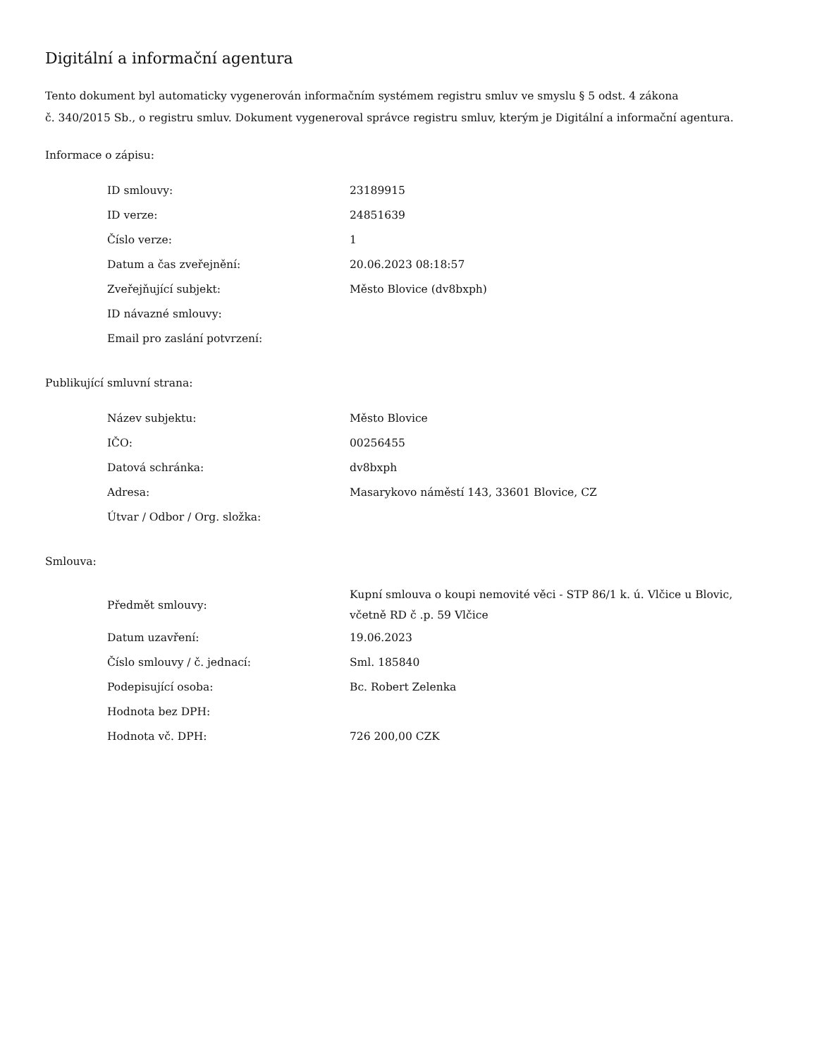Digitální a informační agentura
Tento dokument byl automaticky vygenerován informačním systémem registru smluv ve smyslu § 5 odst. 4 zákona
č. 340/2015 Sb., o registru smluv. Dokument vygeneroval správce registru smluv, kterým je Digitální a informační agentura.
Informace o zápisu:
| ID smlouvy: | 23189915 |
| ID verze: | 24851639 |
| Číslo verze: | 1 |
| Datum a čas zveřejnění: | 20.06.2023 08:18:57 |
| Zveřejňující subjekt: | Město Blovice (dv8bxph) |
| ID návazné smlouvy: | |
| Email pro zaslání potvrzení: | |
Publikující smluvní strana:
| Název subjektu: | Město Blovice |
| IČO: | 00256455 |
| Datová schránka: | dv8bxph |
| Adresa: | Masarykovo náměstí 143, 33601 Blovice, CZ |
| Útvar / Odbor / Org. složka: | |
Smlouva:
| Předmět smlouvy: | Kupní smlouva o koupi nemovité věci - STP 86/1 k. ú. Vlčice u Blovic, včetně RD č .p. 59 Vlčice |
| Datum uzavření: | 19.06.2023 |
| Číslo smlouvy / č. jednací: | Sml. 185840 |
| Podepisující osoba: | Bc. Robert Zelenka |
| Hodnota bez DPH: | |
| Hodnota vč. DPH: | 726 200,00 CZK |